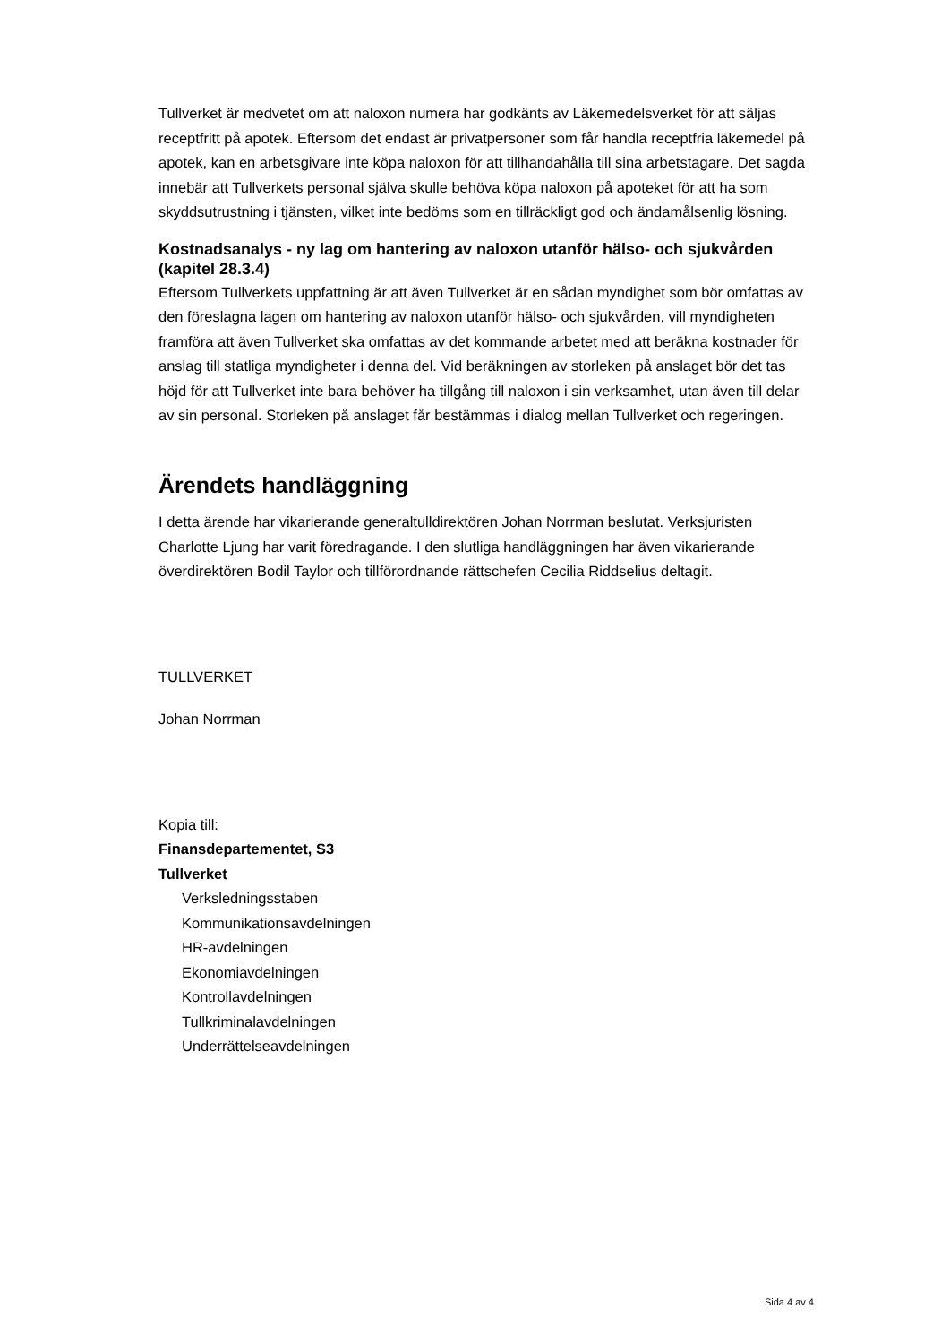Tullverket är medvetet om att naloxon numera har godkänts av Läkemedelsverket för att säljas receptfritt på apotek. Eftersom det endast är privatpersoner som får handla receptfria läkemedel på apotek, kan en arbetsgivare inte köpa naloxon för att tillhandahålla till sina arbetstagare. Det sagda innebär att Tullverkets personal själva skulle behöva köpa naloxon på apoteket för att ha som skyddsutrustning i tjänsten, vilket inte bedöms som en tillräckligt god och ändamålsenlig lösning.
Kostnadsanalys - ny lag om hantering av naloxon utanför hälso- och sjukvården (kapitel 28.3.4)
Eftersom Tullverkets uppfattning är att även Tullverket är en sådan myndighet som bör omfattas av den föreslagna lagen om hantering av naloxon utanför hälso- och sjukvården, vill myndigheten framföra att även Tullverket ska omfattas av det kommande arbetet med att beräkna kostnader för anslag till statliga myndigheter i denna del. Vid beräkningen av storleken på anslaget bör det tas höjd för att Tullverket inte bara behöver ha tillgång till naloxon i sin verksamhet, utan även till delar av sin personal. Storleken på anslaget får bestämmas i dialog mellan Tullverket och regeringen.
Ärendets handläggning
I detta ärende har vikarierande generaltulldirektören Johan Norrman beslutat. Verksjuristen Charlotte Ljung har varit föredragande. I den slutliga handläggningen har även vikarierande överdirektören Bodil Taylor och tillförordnande rättschefen Cecilia Riddselius deltagit.
TULLVERKET
Johan Norrman
Kopia till:
Finansdepartementet, S3
Tullverket
Verksledningsstaben
Kommunikationsavdelningen
HR-avdelningen
Ekonomiavdelningen
Kontrollavdelningen
Tullkriminalavdelningen
Underrättelseavdelningen
Sida 4 av 4